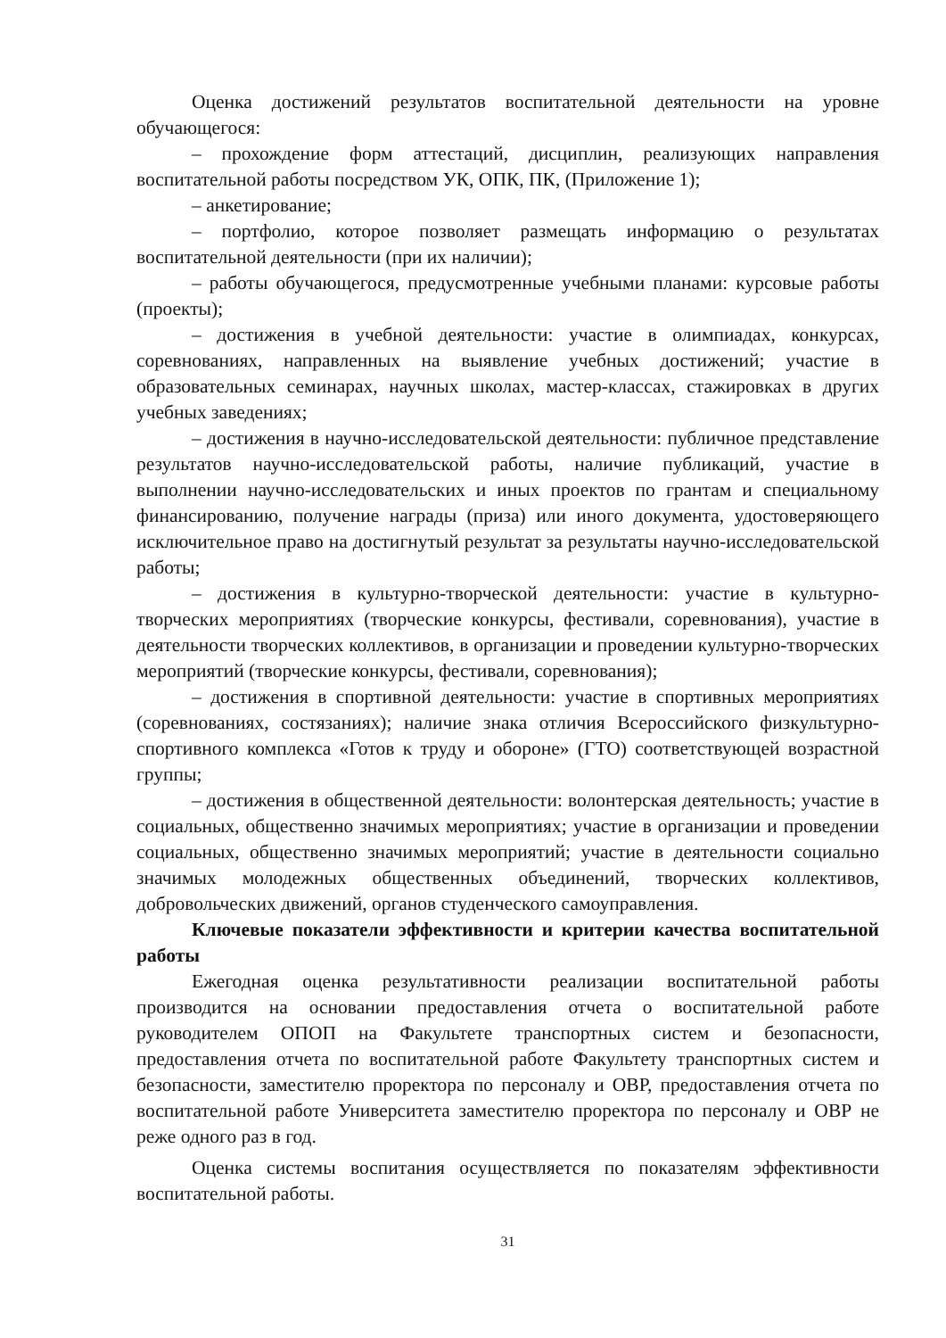Оценка достижений результатов воспитательной деятельности на уровне обучающегося:
– прохождение форм аттестаций, дисциплин, реализующих направления воспитательной работы посредством УК, ОПК, ПК, (Приложение 1);
– анкетирование;
– портфолио, которое позволяет размещать информацию о результатах воспитательной деятельности (при их наличии);
– работы обучающегося, предусмотренные учебными планами: курсовые работы (проекты);
– достижения в учебной деятельности: участие в олимпиадах, конкурсах, соревнованиях, направленных на выявление учебных достижений; участие в образовательных семинарах, научных школах, мастер-классах, стажировках в других учебных заведениях;
– достижения в научно-исследовательской деятельности: публичное представление результатов научно-исследовательской работы, наличие публикаций, участие в выполнении научно-исследовательских и иных проектов по грантам и специальному финансированию, получение награды (приза) или иного документа, удостоверяющего исключительное право на достигнутый результат за результаты научно-исследовательской работы;
– достижения в культурно-творческой деятельности: участие в культурно-творческих мероприятиях (творческие конкурсы, фестивали, соревнования), участие в деятельности творческих коллективов, в организации и проведении культурно-творческих мероприятий (творческие конкурсы, фестивали, соревнования);
– достижения в спортивной деятельности: участие в спортивных мероприятиях (соревнованиях, состязаниях); наличие знака отличия Всероссийского физкультурно-спортивного комплекса «Готов к труду и обороне» (ГТО) соответствующей возрастной группы;
– достижения в общественной деятельности: волонтерская деятельность; участие в социальных, общественно значимых мероприятиях; участие в организации и проведении социальных, общественно значимых мероприятий; участие в деятельности социально значимых молодежных общественных объединений, творческих коллективов, добровольческих движений, органов студенческого самоуправления.
Ключевые показатели эффективности и критерии качества воспитательной работы
Ежегодная оценка результативности реализации воспитательной работы производится на основании предоставления отчета о воспитательной работе руководителем ОПОП на Факультете транспортных систем и безопасности, предоставления отчета по воспитательной работе Факультету транспортных систем и безопасности, заместителю проректора по персоналу и ОВР, предоставления отчета по воспитательной работе Университета заместителю проректора по персоналу и ОВР не реже одного раз в год.
Оценка системы воспитания осуществляется по показателям эффективности воспитательной работы.
31